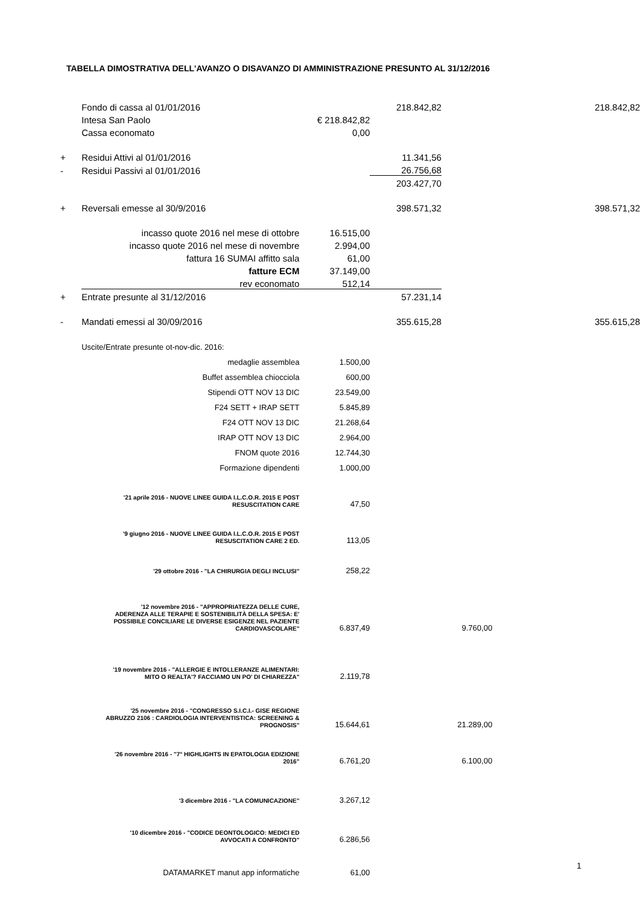TABELLA DIMOSTRATIVA DELL'AVANZO O DISAVANZO DI AMMINISTRAZIONE PRESUNTO AL 31/12/2016
| | Fondo di cassa al 01/01/2016 | | 218.842,82 | | 218.842,82 |
| | Intesa San Paolo | € 218.842,82 | | | |
| | Cassa economato | 0,00 | | | |
| + | Residui Attivi al 01/01/2016 | | 11.341,56 | | |
| - | Residui Passivi al 01/01/2016 | | 26.756,68 | | |
| | | | 203.427,70 | | |
| + | Reversali emesse al 30/9/2016 | | 398.571,32 | | 398.571,32 |
| | incasso quote 2016 nel mese di ottobre | 16.515,00 | | | |
| | incasso quote 2016 nel mese di novembre | 2.994,00 | | | |
| | fattura 16 SUMAI affitto sala | 61,00 | | | |
| | fatture ECM | 37.149,00 | | | |
| | rev economato | 512,14 | | | |
| + | Entrate presunte al 31/12/2016 | | 57.231,14 | | |
| - | Mandati emessi al 30/09/2016 | | 355.615,28 | | 355.615,28 |
| | Uscite/Entrate presunte ot-nov-dic. 2016: | | | | |
| | medaglie assemblea | 1.500,00 | | | |
| | Buffet assemblea chiocciola | 600,00 | | | |
| | Stipendi OTT NOV 13 DIC | 23.549,00 | | | |
| | F24 SETT + IRAP SETT | 5.845,89 | | | |
| | F24 OTT NOV 13 DIC | 21.268,64 | | | |
| | IRAP OTT NOV 13 DIC | 2.964,00 | | | |
| | FNOM quote 2016 | 12.744,30 | | | |
| | Formazione dipendenti | 1.000,00 | | | |
| | '21 aprile 2016 - NUOVE LINEE GUIDA I.L.C.O.R. 2015 E POST RESUSCITATION CARE | 47,50 | | | |
| | '9 giugno 2016 - NUOVE LINEE GUIDA I.L.C.O.R. 2015 E POST RESUSCITATION CARE 2 ED. | 113,05 | | | |
| | '29 ottobre 2016 - "LA CHIRURGIA DEGLI INCLUSI" | 258,22 | | | |
| | '12 novembre 2016 - "APPROPRIATEZZA DELLE CURE, ADERENZA ALLE TERAPIE E SOSTENIBILITÀ DELLA SPESA: E' POSSIBILE CONCILIARE LE DIVERSE ESIGENZE NEL PAZIENTE CARDIOVASCOLARE" | 6.837,49 | | 9.760,00 | |
| | '19 novembre 2016 - "ALLERGIE E INTOLLERANZE ALIMENTARI: MITO O REALTA'? FACCIAMO UN PO' DI CHIAREZZA" | 2.119,78 | | | |
| | '25 novembre 2016 - "CONGRESSO S.I.C.I.- GISE REGIONE ABRUZZO 2106 : CARDIOLOGIA INTERVENTISTICA: SCREENING & PROGNOSIS" | 15.644,61 | | 21.289,00 | |
| | '26 novembre 2016 - "7° HIGHLIGHTS IN EPATOLOGIA EDIZIONE 2016" | 6.761,20 | | 6.100,00 | |
| | '3 dicembre 2016 - "LA COMUNICAZIONE" | 3.267,12 | | | |
| | '10 dicembre 2016 - "CODICE DEONTOLOGICO: MEDICI ED AVVOCATI A CONFRONTO" | 6.286,56 | | | |
| | DATAMARKET manut app informatiche | 61,00 | | | |
1